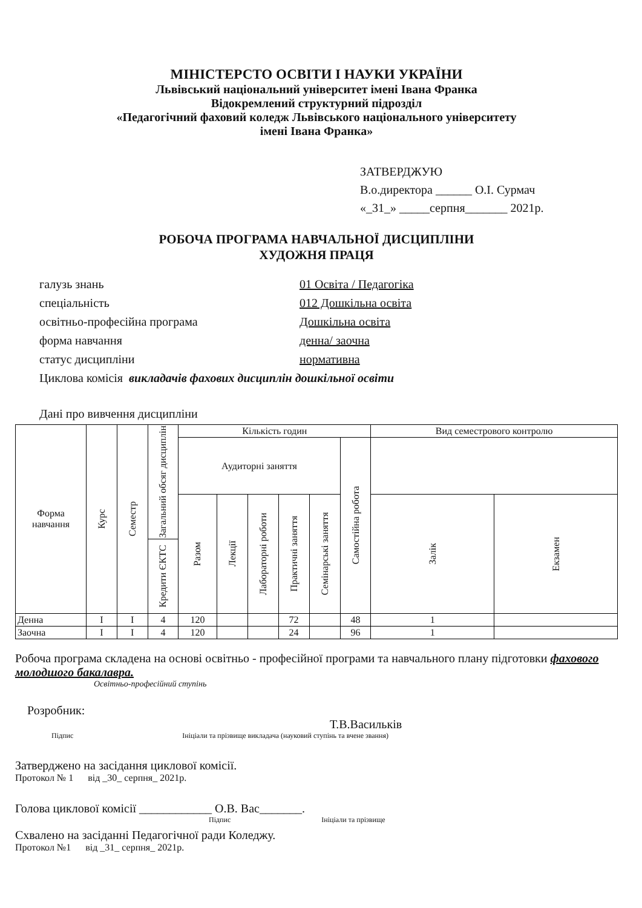МІНІСТЕРСТО ОСВІТИ І НАУКИ УКРАЇНИ
Львівський національний університет імені Івана Франка
Відокремлений структурний підрозділ
«Педагогічний фаховий коледж Львівського національного університету
імені Івана Франка»
ЗАТВЕРДЖУЮ
В.о.директора ______ О.І. Сурмач
«_31_» _____серпня_______ 2021р.
РОБОЧА ПРОГРАМА НАВЧАЛЬНОЇ ДИСЦИПЛІНИ
ХУДОЖНЯ ПРАЦЯ
галузь знань 01 Освіта / Педагогіка
спеціальність 012 Дошкільна освіта
освітньо-професійна програма Дошкільна освіта
форма навчання денна/ заочна
статус дисципліни нормативна
Циклова комісія викладачів фахових дисциплін дошкільної освіти
Дані про вивчення дисципліни
| Форма навчання | Курс | Семестр | Загальний обсяг дисциплін | Кількість годин | | | | | | Вид семестрового контролю | |
| | | | | Аудиторні заняття | | | | | Самостійна робота | | |
| | | | | Разом | Лекції | Лабораторні роботи | Практичні заняття | Семінарські заняття | | Залік | Екзамен |
| | | | Кредити ЄКТС | | | | | | | | |
| Денна | I | I | 4 | 120 | | | 72 | | 48 | 1 | |
| Заочна | I | I | 4 | 120 | | | 24 | | 96 | 1 | |
Робоча програма складена на основі освітньо - професійної програми та навчального плану підготовки фахового молодшого бакалавра.
Освітньо-професійний ступінь
Розробник:
Т.В.Васильків
Підпис Ініціали та прізвище викладача (науковий ступінь та вчене звання)
Затверджено на засідання циклової комісії.
Протокол № 1 від _30_ серпня_ 2021р.
Голова циклової комісії ____________ О.В. Вас_______.
Підпис Ініціали та прізвище
Схвалено на засіданні Педагогічної ради Коледжу.
Протокол №1 від _31_ серпня_ 2021р.